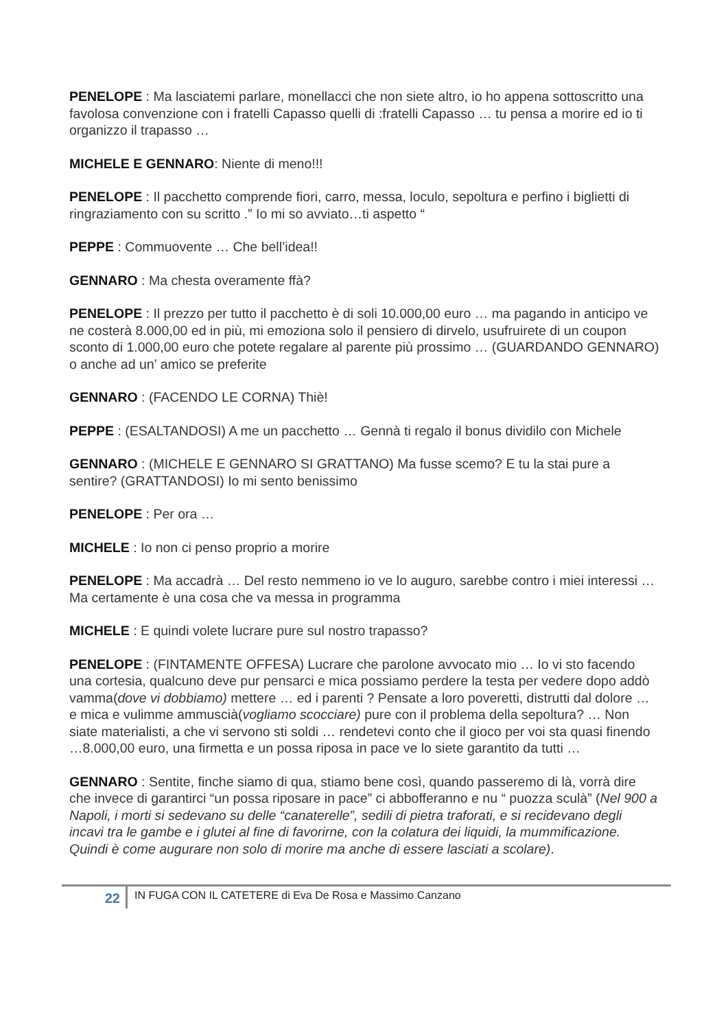PENELOPE : Ma lasciatemi parlare, monellacci che non siete altro, io ho appena sottoscritto una favolosa convenzione con i fratelli Capasso quelli di :fratelli Capasso … tu pensa a morire ed io ti organizzo il trapasso …
MICHELE E GENNARO: Niente di meno!!!
PENELOPE : Il pacchetto comprende fiori, carro, messa, loculo, sepoltura e perfino i biglietti di ringraziamento con su scritto .” Io mi so avviato…ti aspetto “
PEPPE : Commuovente … Che bell’idea!!
GENNARO : Ma chesta overamente ffà?
PENELOPE : Il prezzo per tutto il pacchetto è di soli 10.000,00 euro … ma pagando in anticipo ve ne costerà 8.000,00 ed in più, mi emoziona solo il pensiero di dirvelo, usufruirete di un coupon sconto di 1.000,00 euro che potete regalare al parente più prossimo … (GUARDANDO GENNARO) o anche ad un’ amico se preferite
GENNARO : (FACENDO LE CORNA) Thiè!
PEPPE : (ESALTANDOSI) A me un pacchetto … Gennà ti regalo il bonus dividilo con Michele
GENNARO : (MICHELE E GENNARO SI GRATTANO) Ma fusse scemo? E tu la stai pure a sentire? (GRATTANDOSI) Io mi sento benissimo
PENELOPE : Per ora …
MICHELE : Io non ci penso proprio a morire
PENELOPE : Ma accadrà … Del resto nemmeno io ve lo auguro, sarebbe contro i miei interessi … Ma certamente è una cosa che va messa in programma
MICHELE : E quindi volete lucrare pure sul nostro trapasso?
PENELOPE : (FINTAMENTE OFFESA) Lucrare che parolone avvocato mio … Io vi sto facendo una cortesia, qualcuno deve pur pensarci e mica possiamo perdere la testa per vedere dopo addò vamma(dove vi dobbiamo) mettere … ed i parenti ? Pensate a loro poveretti, distrutti dal dolore … e mica e vulimme ammuscià(vogliamo scocciare) pure con il problema della sepoltura? … Non siate materialisti, a che vi servono sti soldi … rendetevi conto che il gioco per voi sta quasi finendo …8.000,00 euro, una firmetta e un possa riposa in pace ve lo siete garantito da tutti …
GENNARO : Sentite, finche siamo di qua, stiamo bene così, quando passeremo di là, vorrà dire che invece di garantirci “un possa riposare in pace” ci abbofferanno e nu “ puozza sculà” (Nel 900 a Napoli, i morti si sedevano su delle “canaterelle”, sedili di pietra traforati, e si recidevano degli incavi tra le gambe e i glutei al fine di favorirne, con la colatura dei liquidi, la mummificazione. Quindi è come augurare non solo di morire ma anche di essere lasciati a scolare).
22
IN FUGA CON IL CATETERE di Eva De Rosa e Massimo Canzano